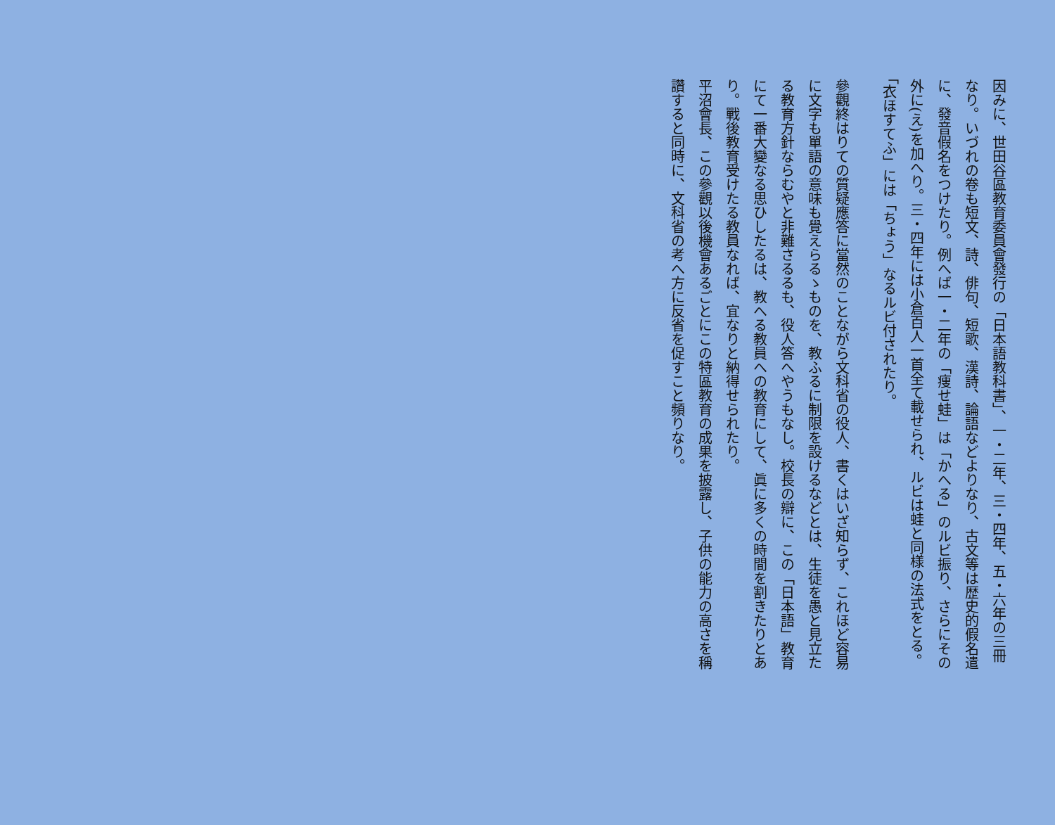因みに、世田谷區教育委員會發行の「日本語教科書」、一・二年、三・四年、五・六年の三冊なり。いづれの卷も短文、詩、俳句、短歌、漢詩、論語などよりなり、古文等は歴史的假名遣に、發音假名をつけたり。例へば一・二年の「痩せ蛙」は「かへる」のルビ振り、さらにその外に(え)を加へり。三・四年には小倉百人一首全て載せられ、ルビは蛙と同様の法式をとる。「衣ほすてふ」には「ちょう」なるルビ付されたり。
參觀終はりての質疑應答に當然のことながら文科省の役人、書くはいざ知らず、これほど容易に文字も單語の意味も覺えらるゝものを、教ふるに制限を設けるなどとは、生徒を愚と見立たる教育方針ならむやと非難さるるも、役人答へやうもなし。校長の辯に、この「日本語」教育にて一番大變なる思ひしたるは、教へる教員への教育にして、眞に多くの時間を割きたりとあり。戰後教育受けたる教員なれば、宜なりと納得せられたり。
平沼會長、この參觀以後機會あるごとにこの特區教育の成果を披露し、子供の能力の高さを稱讚すると同時に、文科省の考へ方に反省を促すこと頻りなり。